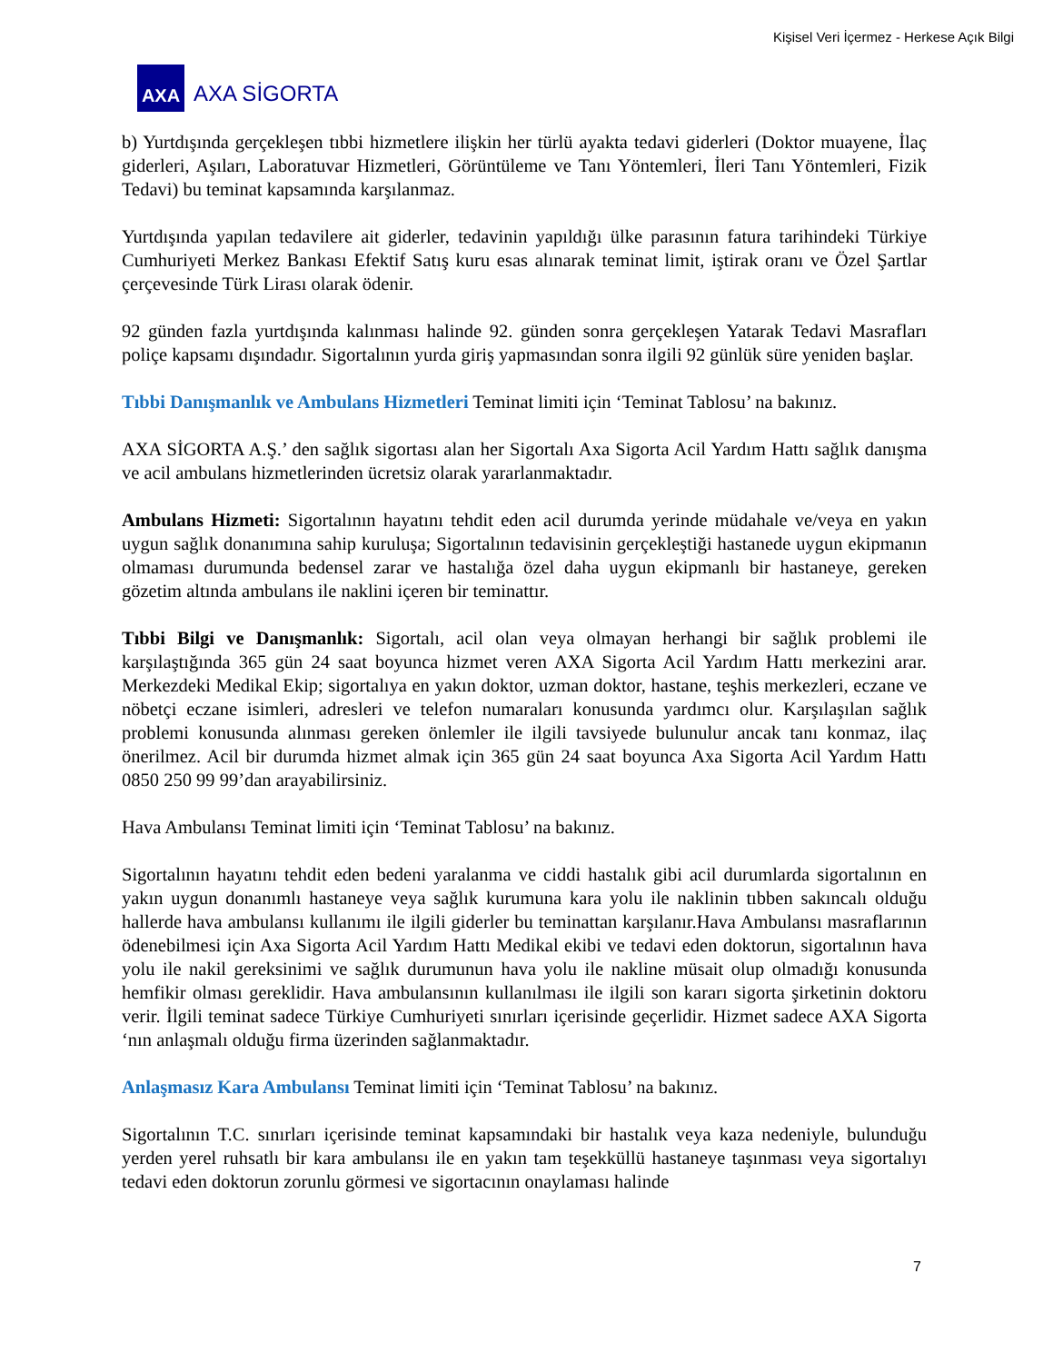Kişisel Veri İçermez - Herkese Açık Bilgi
AXA
AXA SİGORTA
b) Yurtdışında gerçekleşen tıbbi hizmetlere ilişkin her türlü ayakta tedavi giderleri (Doktor muayene, İlaç giderleri, Aşıları, Laboratuvar Hizmetleri, Görüntüleme ve Tanı Yöntemleri, İleri Tanı Yöntemleri, Fizik Tedavi) bu teminat kapsamında karşılanmaz.
Yurtdışında yapılan tedavilere ait giderler, tedavinin yapıldığı ülke parasının fatura tarihindeki Türkiye Cumhuriyeti Merkez Bankası Efektif Satış kuru esas alınarak teminat limit, iştirak oranı ve Özel Şartlar çerçevesinde Türk Lirası olarak ödenir.
92 günden fazla yurtdışında kalınması halinde 92. günden sonra gerçekleşen Yatarak Tedavi Masrafları poliçe kapsamı dışındadır. Sigortalının yurda giriş yapmasından sonra ilgili 92 günlük süre yeniden başlar.
Tıbbi Danışmanlık ve Ambulans Hizmetleri Teminat limiti için ‘Teminat Tablosu’ na bakınız.
AXA SİGORTA A.Ş.’ den sağlık sigortası alan her Sigortalı Axa Sigorta Acil Yardım Hattı sağlık danışma ve acil ambulans hizmetlerinden ücretsiz olarak yararlanmaktadır.
Ambulans Hizmeti: Sigortalının hayatını tehdit eden acil durumda yerinde müdahale ve/veya en yakın uygun sağlık donanımına sahip kuruluşa; Sigortalının tedavisinin gerçekleştiği hastanede uygun ekipmanın olmaması durumunda bedensel zarar ve hastalığa özel daha uygun ekipmanlı bir hastaneye, gereken gözetim altında ambulans ile naklini içeren bir teminattır.
Tıbbi Bilgi ve Danışmanlık: Sigortalı, acil olan veya olmayan herhangi bir sağlık problemi ile karşılaştığında 365 gün 24 saat boyunca hizmet veren AXA Sigorta Acil Yardım Hattı merkezini arar. Merkezdeki Medikal Ekip; sigortalıya en yakın doktor, uzman doktor, hastane, teşhis merkezleri, eczane ve nöbetçi eczane isimleri, adresleri ve telefon numaraları konusunda yardımcı olur. Karşılaşılan sağlık problemi konusunda alınması gereken önlemler ile ilgili tavsiyede bulunulur ancak tanı konmaz, ilaç önerilmez. Acil bir durumda hizmet almak için 365 gün 24 saat boyunca Axa Sigorta Acil Yardım Hattı 0850 250 99 99’dan arayabilirsiniz.
Hava Ambulansı Teminat limiti için ‘Teminat Tablosu’ na bakınız.
Sigortalının hayatını tehdit eden bedeni yaralanma ve ciddi hastalık gibi acil durumlarda sigortalının en yakın uygun donanımlı hastaneye veya sağlık kurumuna kara yolu ile naklinin tıbben sakıncalı olduğu hallerde hava ambulansı kullanımı ile ilgili giderler bu teminattan karşılanır.Hava Ambulansı masraflarının ödenebilmesi için Axa Sigorta Acil Yardım Hattı Medikal ekibi ve tedavi eden doktorun, sigortalının hava yolu ile nakil gereksinimi ve sağlık durumunun hava yolu ile nakline müsait olup olmadığı konusunda hemfikir olması gereklidir. Hava ambulansının kullanılması ile ilgili son kararı sigorta şirketinin doktoru verir. İlgili teminat sadece Türkiye Cumhuriyeti sınırları içerisinde geçerlidir. Hizmet sadece AXA Sigorta ‘nın anlaşmalı olduğu firma üzerinden sağlanmaktadır.
Anlaşmasız Kara Ambulansı Teminat limiti için ‘Teminat Tablosu’ na bakınız.
Sigortalının T.C. sınırları içerisinde teminat kapsamındaki bir hastalık veya kaza nedeniyle, bulunduğu yerden yerel ruhsatlı bir kara ambulansı ile en yakın tam teşekküllü hastaneye taşınması veya sigortalıyı tedavi eden doktorun zorunlu görmesi ve sigortacının onaylaması halinde
7